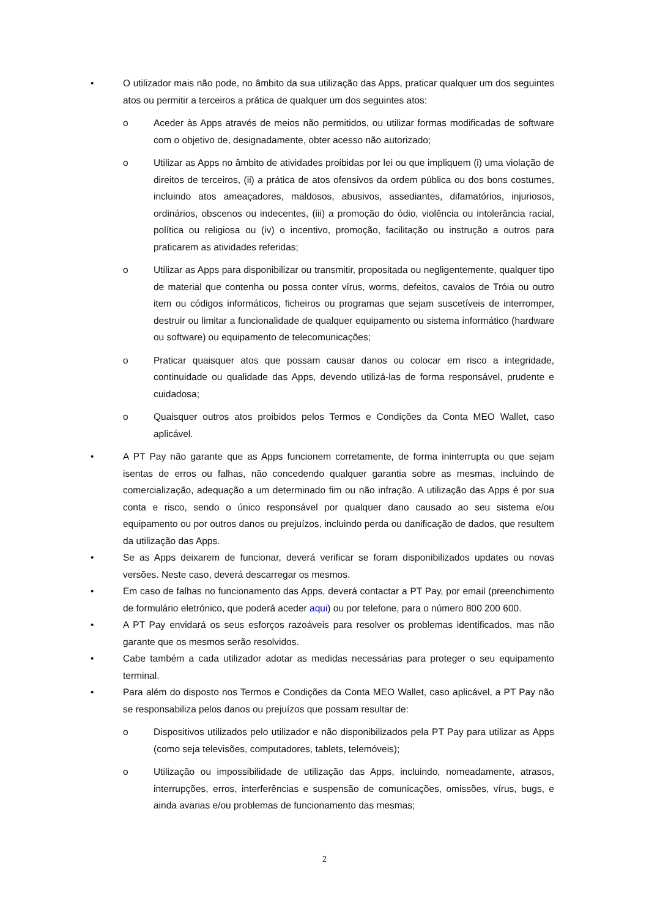• O utilizador mais não pode, no âmbito da sua utilização das Apps, praticar qualquer um dos seguintes atos ou permitir a terceiros a prática de qualquer um dos seguintes atos:
o Aceder às Apps através de meios não permitidos, ou utilizar formas modificadas de software com o objetivo de, designadamente, obter acesso não autorizado;
o Utilizar as Apps no âmbito de atividades proibidas por lei ou que impliquem (i) uma violação de direitos de terceiros, (ii) a prática de atos ofensivos da ordem pública ou dos bons costumes, incluindo atos ameaçadores, maldosos, abusivos, assediantes, difamatórios, injuriosos, ordinários, obscenos ou indecentes, (iii) a promoção do ódio, violência ou intolerância racial, política ou religiosa ou (iv) o incentivo, promoção, facilitação ou instrução a outros para praticarem as atividades referidas;
o Utilizar as Apps para disponibilizar ou transmitir, propositada ou negligentemente, qualquer tipo de material que contenha ou possa conter vírus, worms, defeitos, cavalos de Tróia ou outro item ou códigos informáticos, ficheiros ou programas que sejam suscetíveis de interromper, destruir ou limitar a funcionalidade de qualquer equipamento ou sistema informático (hardware ou software) ou equipamento de telecomunicações;
o Praticar quaisquer atos que possam causar danos ou colocar em risco a integridade, continuidade ou qualidade das Apps, devendo utilizá-las de forma responsável, prudente e cuidadosa;
o Quaisquer outros atos proibidos pelos Termos e Condições da Conta MEO Wallet, caso aplicável.
• A PT Pay não garante que as Apps funcionem corretamente, de forma ininterrupta ou que sejam isentas de erros ou falhas, não concedendo qualquer garantia sobre as mesmas, incluindo de comercialização, adequação a um determinado fim ou não infração. A utilização das Apps é por sua conta e risco, sendo o único responsável por qualquer dano causado ao seu sistema e/ou equipamento ou por outros danos ou prejuízos, incluindo perda ou danificação de dados, que resultem da utilização das Apps.
• Se as Apps deixarem de funcionar, deverá verificar se foram disponibilizados updates ou novas versões. Neste caso, deverá descarregar os mesmos.
• Em caso de falhas no funcionamento das Apps, deverá contactar a PT Pay, por email (preenchimento de formulário eletrónico, que poderá aceder aqui) ou por telefone, para o número 800 200 600.
• A PT Pay envidará os seus esforços razoáveis para resolver os problemas identificados, mas não garante que os mesmos serão resolvidos.
• Cabe também a cada utilizador adotar as medidas necessárias para proteger o seu equipamento terminal.
• Para além do disposto nos Termos e Condições da Conta MEO Wallet, caso aplicável, a PT Pay não se responsabiliza pelos danos ou prejuízos que possam resultar de:
o Dispositivos utilizados pelo utilizador e não disponibilizados pela PT Pay para utilizar as Apps (como seja televisões, computadores, tablets, telemóveis);
o Utilização ou impossibilidade de utilização das Apps, incluindo, nomeadamente, atrasos, interrupções, erros, interferências e suspensão de comunicações, omissões, vírus, bugs, e ainda avarias e/ou problemas de funcionamento das mesmas;
2